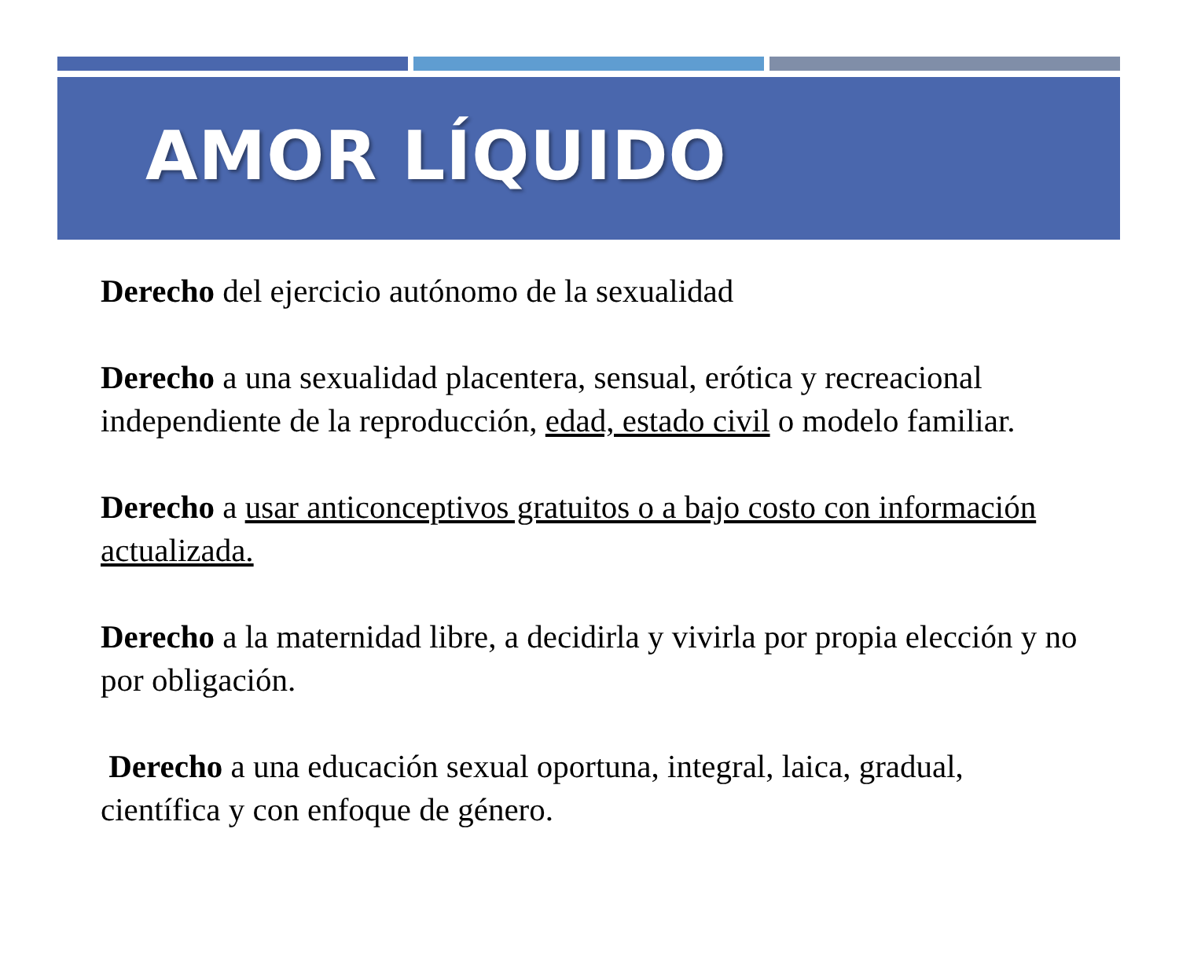AMOR LÍQUIDO
Derecho del ejercicio autónomo de la sexualidad
Derecho a una sexualidad placentera, sensual, erótica y recreacional independiente de la reproducción, edad, estado civil o modelo familiar.
Derecho a usar anticonceptivos gratuitos o a bajo costo con información actualizada.
Derecho a la maternidad libre, a decidirla y vivirla por propia elección y no por obligación.
Derecho a una educación sexual oportuna, integral, laica, gradual, científica y con enfoque de género.